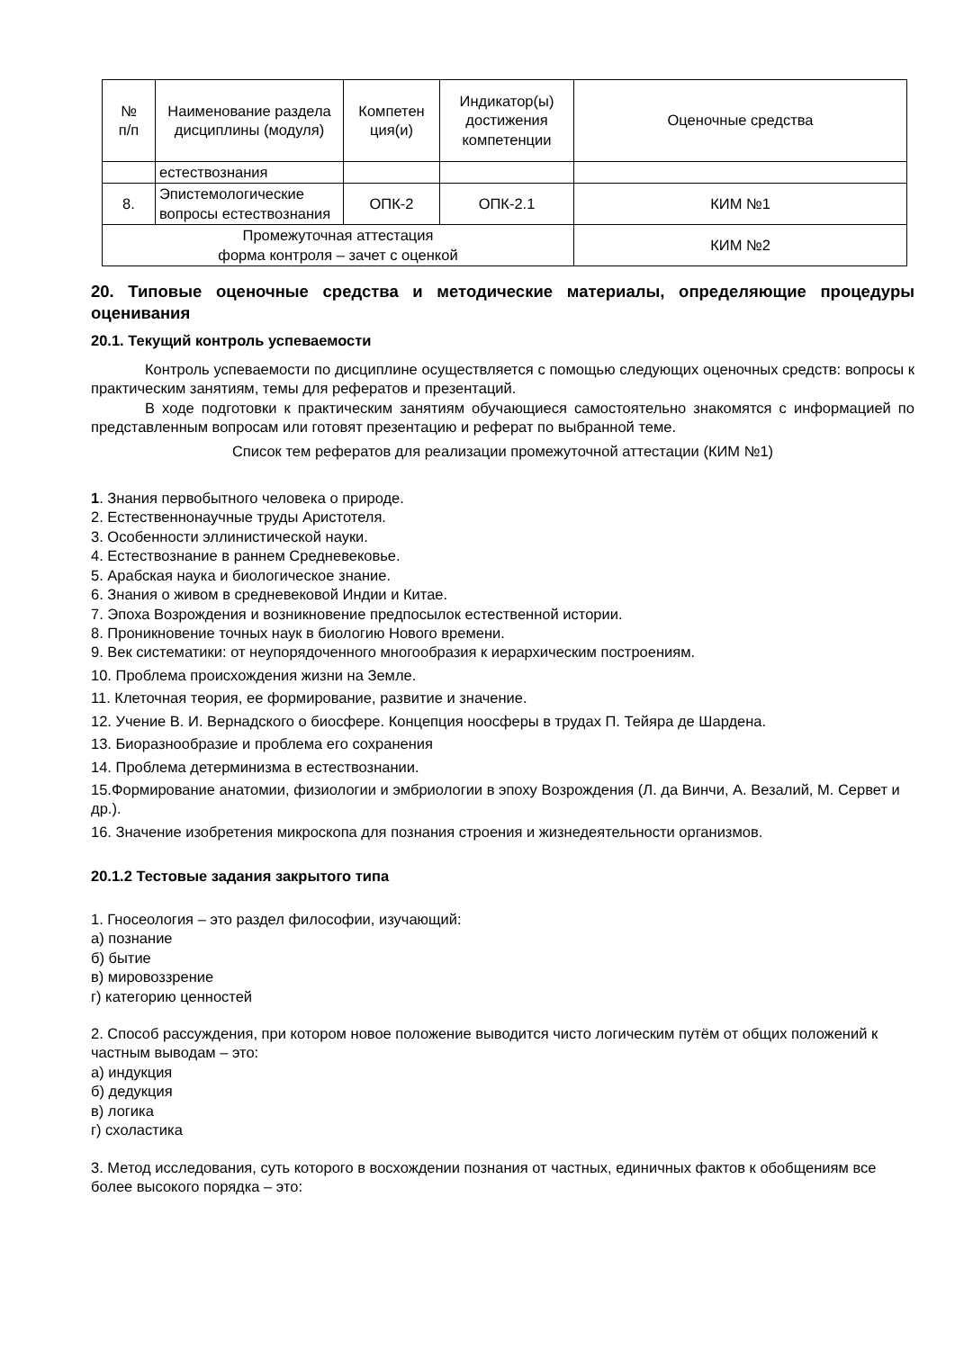| № п/п | Наименование раздела дисциплины (модуля) | Компетен ция(и) | Индикатор(ы) достижения компетенции | Оценочные средства |
| --- | --- | --- | --- | --- |
| | естествознания | | | |
| 8. | Эпистемологические вопросы естествознания | ОПК-2 | ОПК-2.1 | КИМ №1 |
| Промежуточная аттестация форма контроля – зачет с оценкой | | | | КИМ №2 |
20. Типовые оценочные средства и методические материалы, определяющие процедуры оценивания
20.1. Текущий контроль успеваемости
Контроль успеваемости по дисциплине осуществляется с помощью следующих оценочных средств: вопросы к практическим занятиям, темы для рефератов и презентаций.
В ходе подготовки к практическим занятиям обучающиеся самостоятельно знакомятся с информацией по представленным вопросам или готовят презентацию и реферат по выбранной теме.
Список тем рефератов для реализации промежуточной аттестации (КИМ №1)
1. Знания первобытного человека о природе.
2. Естественнонаучные труды Аристотеля.
3. Особенности эллинистической науки.
4. Естествознание в раннем Средневековье.
5. Арабская наука и биологическое знание.
6. Знания о живом в средневековой Индии и Китае.
7. Эпоха Возрождения и возникновение предпосылок естественной истории.
8. Проникновение точных наук в биологию Нового времени.
9. Век систематики: от неупорядоченного многообразия к иерархическим построениям.
10. Проблема происхождения жизни на Земле.
11. Клеточная теория, ее формирование, развитие и значение.
12. Учение В. И. Вернадского о биосфере. Концепция ноосферы в трудах П. Тейяра де Шардена.
13. Биоразнообразие и проблема его сохранения
14. Проблема детерминизма в естествознании.
15.Формирование анатомии, физиологии и эмбриологии в эпоху Возрождения (Л. да Винчи, А. Везалий, М. Сервет и др.).
16. Значение изобретения микроскопа для познания строения и жизнедеятельности организмов.
20.1.2 Тестовые задания закрытого типа
1. Гносеология – это раздел философии, изучающий:
а) познание
б) бытие
в) мировоззрение
г) категорию ценностей
2. Способ рассуждения, при котором новое положение выводится чисто логическим путём от общих положений к частным выводам – это:
а) индукция
б) дедукция
в) логика
г) схоластика
3. Метод исследования, суть которого в восхождении познания от частных, единичных фактов к обобщениям все более высокого порядка – это: